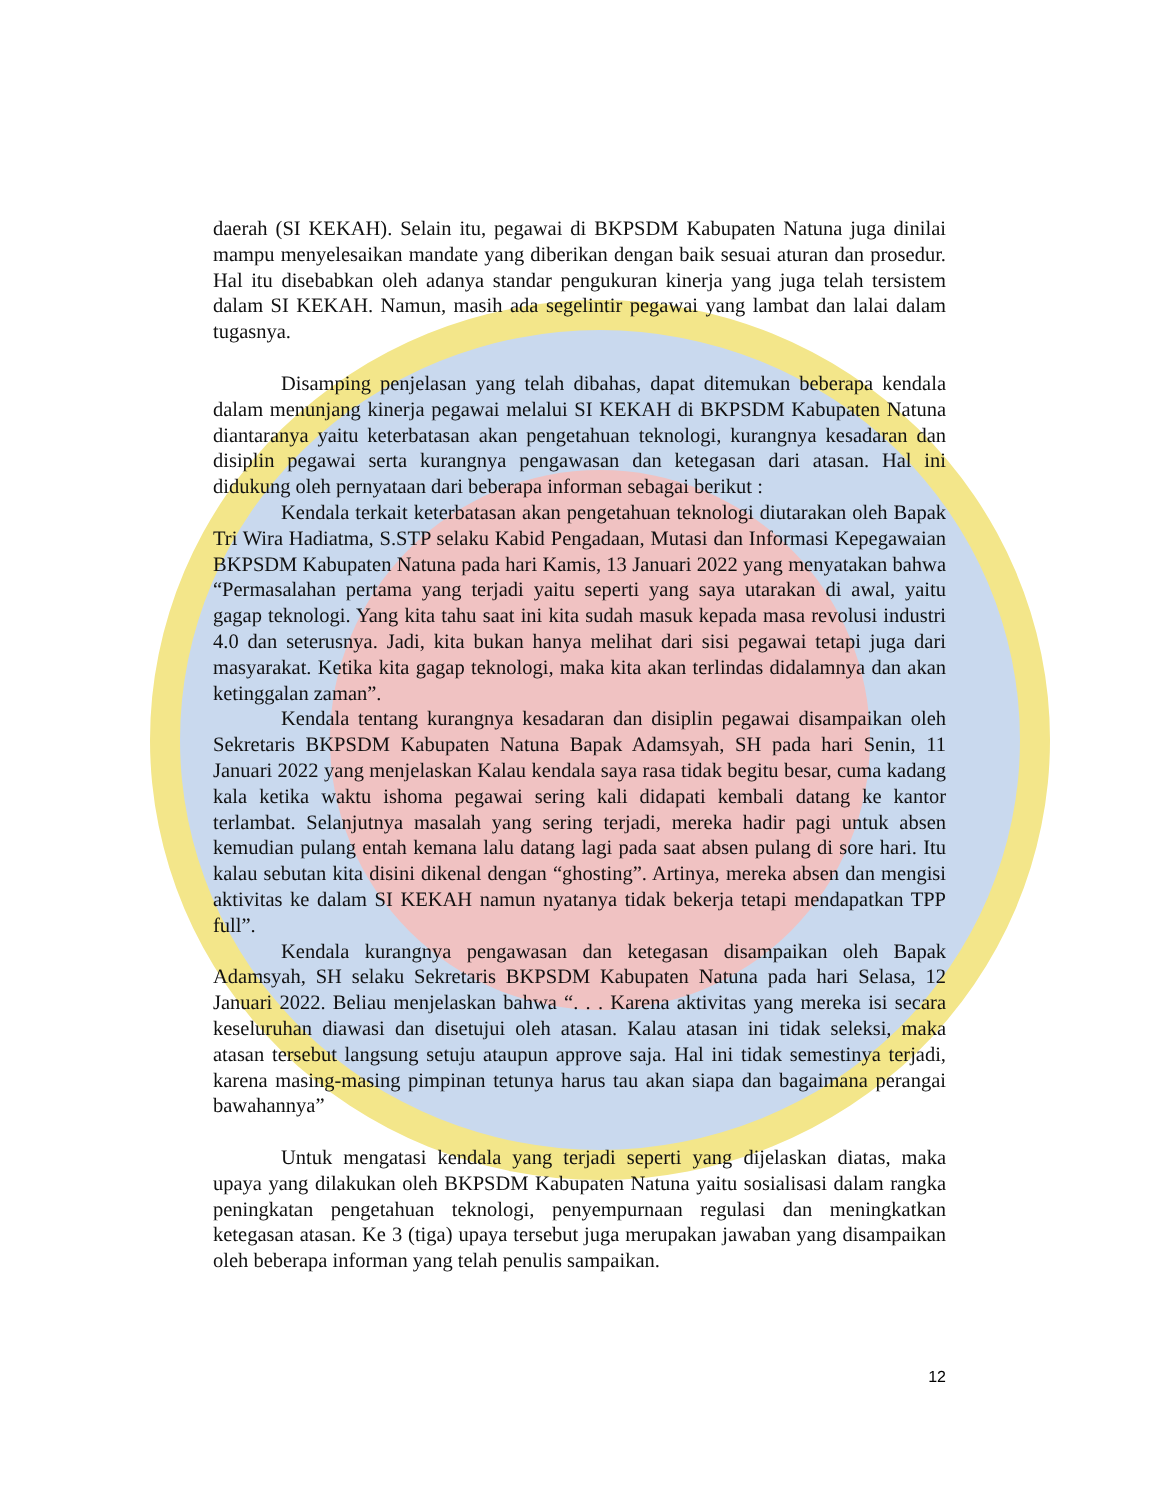daerah (SI KEKAH). Selain itu, pegawai di BKPSDM Kabupaten Natuna juga dinilai mampu menyelesaikan mandate yang diberikan dengan baik sesuai aturan dan prosedur. Hal itu disebabkan oleh adanya standar pengukuran kinerja yang juga telah tersistem dalam SI KEKAH. Namun, masih ada segelintir pegawai yang lambat dan lalai dalam tugasnya.
Disamping penjelasan yang telah dibahas, dapat ditemukan beberapa kendala dalam menunjang kinerja pegawai melalui SI KEKAH di BKPSDM Kabupaten Natuna diantaranya yaitu keterbatasan akan pengetahuan teknologi, kurangnya kesadaran dan disiplin pegawai serta kurangnya pengawasan dan ketegasan dari atasan. Hal ini didukung oleh pernyataan dari beberapa informan sebagai berikut :
Kendala terkait keterbatasan akan pengetahuan teknologi diutarakan oleh Bapak Tri Wira Hadiatma, S.STP selaku Kabid Pengadaan, Mutasi dan Informasi Kepegawaian BKPSDM Kabupaten Natuna pada hari Kamis, 13 Januari 2022 yang menyatakan bahwa “Permasalahan pertama yang terjadi yaitu seperti yang saya utarakan di awal, yaitu gagap teknologi. Yang kita tahu saat ini kita sudah masuk kepada masa revolusi industri 4.0 dan seterusnya. Jadi, kita bukan hanya melihat dari sisi pegawai tetapi juga dari masyarakat. Ketika kita gagap teknologi, maka kita akan terlindas didalamnya dan akan ketinggalan zaman”.
Kendala tentang kurangnya kesadaran dan disiplin pegawai disampaikan oleh Sekretaris BKPSDM Kabupaten Natuna Bapak Adamsyah, SH pada hari Senin, 11 Januari 2022 yang menjelaskan Kalau kendala saya rasa tidak begitu besar, cuma kadang kala ketika waktu ishoma pegawai sering kali didapati kembali datang ke kantor terlambat. Selanjutnya masalah yang sering terjadi, mereka hadir pagi untuk absen kemudian pulang entah kemana lalu datang lagi pada saat absen pulang di sore hari. Itu kalau sebutan kita disini dikenal dengan “ghosting”. Artinya, mereka absen dan mengisi aktivitas ke dalam SI KEKAH namun nyatanya tidak bekerja tetapi mendapatkan TPP full”.
Kendala kurangnya pengawasan dan ketegasan disampaikan oleh Bapak Adamsyah, SH selaku Sekretaris BKPSDM Kabupaten Natuna pada hari Selasa, 12 Januari 2022. Beliau menjelaskan bahwa “. . . Karena aktivitas yang mereka isi secara keseluruhan diawasi dan disetujui oleh atasan. Kalau atasan ini tidak seleksi, maka atasan tersebut langsung setuju ataupun approve saja. Hal ini tidak semestinya terjadi, karena masing-masing pimpinan tetunya harus tau akan siapa dan bagaimana perangai bawahannya”
Untuk mengatasi kendala yang terjadi seperti yang dijelaskan diatas, maka upaya yang dilakukan oleh BKPSDM Kabupaten Natuna yaitu sosialisasi dalam rangka peningkatan pengetahuan teknologi, penyempurnaan regulasi dan meningkatkan ketegasan atasan. Ke 3 (tiga) upaya tersebut juga merupakan jawaban yang disampaikan oleh beberapa informan yang telah penulis sampaikan.
12